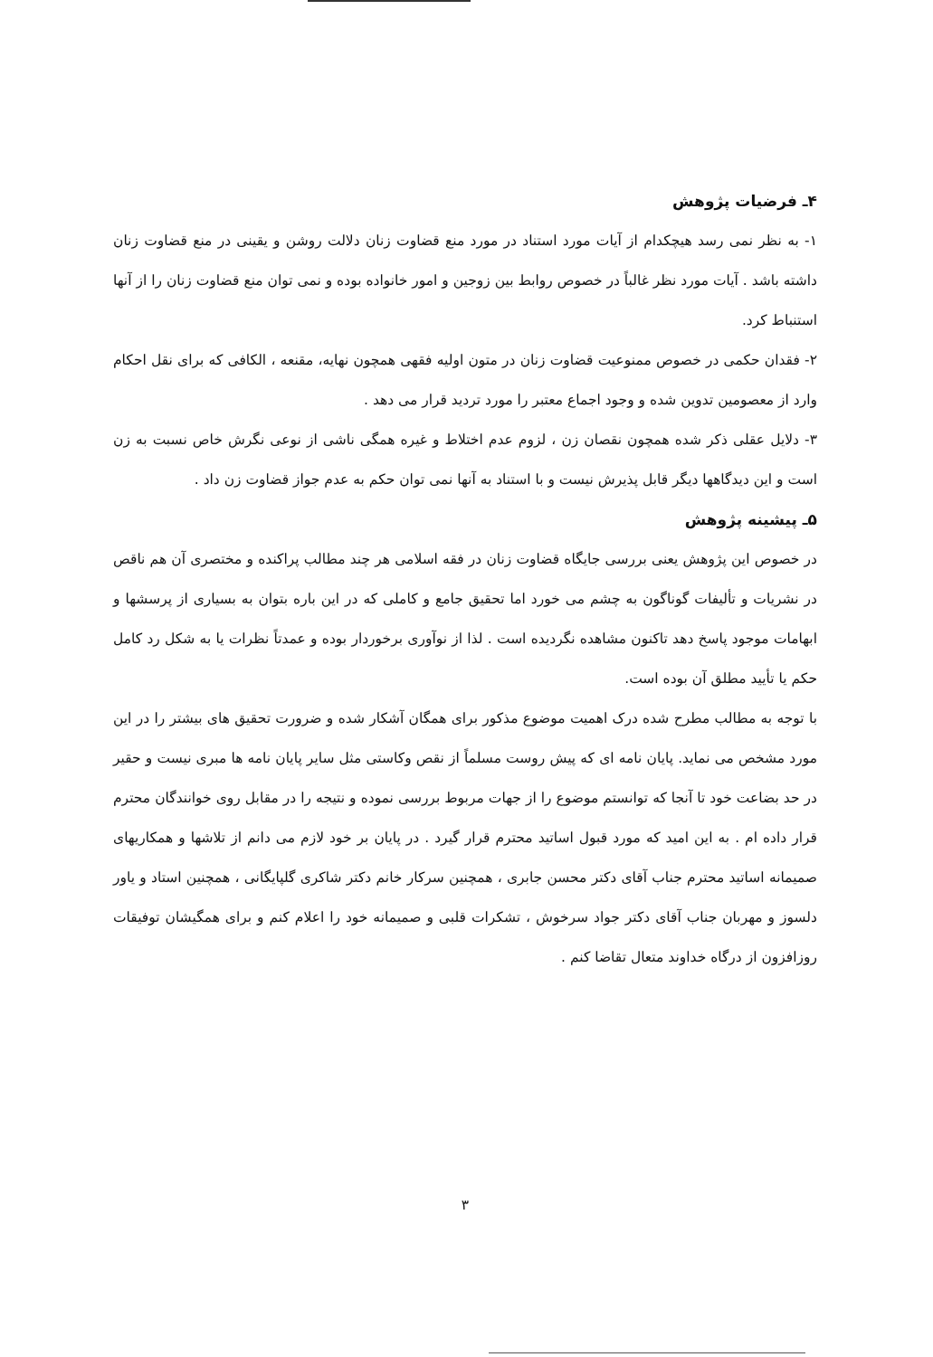۴ـ فرضیات پژوهش
۱- به نظر نمی رسد هیچکدام از آیات مورد استناد در مورد منع قضاوت زنان دلالت روشن و یقینی در منع قضاوت زنان داشته باشد . آیات مورد نظر غالباً در خصوص روابط بین زوجین و امور خانواده بوده و نمی توان منع قضاوت زنان را از آنها استنباط کرد.
۲- فقدان حکمی در خصوص ممنوعیت قضاوت زنان در متون اولیه فقهی همچون نهایه، مقنعه ، الکافی که برای نقل احکام وارد از معصومین تدوین شده و وجود اجماع معتبر را مورد تردید قرار می دهد .
۳- دلایل عقلی ذکر شده همچون نقصان زن ، لزوم عدم اختلاط و غیره همگی ناشی از نوعی نگرش خاص نسبت به زن است و این دیدگاهها دیگر قابل پذیرش نیست و با استناد به آنها نمی توان حکم به عدم جواز قضاوت زن داد .
۵ـ پیشینه پژوهش
در خصوص این پژوهش یعنی بررسی جایگاه قضاوت زنان در فقه اسلامی هر چند مطالب پراکنده و مختصری آن هم ناقص در نشریات و تألیفات گوناگون به چشم می خورد اما تحقیق جامع و کاملی که در این باره بتوان به بسیاری از پرسشها و ابهامات موجود پاسخ دهد تاکنون مشاهده نگردیده است . لذا از نوآوری برخوردار بوده و عمدتاً نظرات یا به شکل رد کامل حکم یا تأیید مطلق آن بوده است.
با توجه به مطالب مطرح شده درک اهمیت موضوع مذکور برای همگان آشکار شده و ضرورت تحقیق های بیشتر را در این مورد مشخص می نماید. پایان نامه ای که پیش روست مسلماً از نقص وکاستی مثل سایر پایان نامه ها مبری نیست و حقیر در حد بضاعت خود تا آنجا که توانستم موضوع را از جهات مربوط بررسی نموده و نتیجه را در مقابل روی خوانندگان محترم قرار داده ام . به این امید که مورد قبول اساتید محترم قرار گیرد . در پایان بر خود لازم می دانم از تلاشها و همکاریهای صمیمانه اساتید محترم جناب آقای دکتر محسن جابری ، همچنین سرکار خانم دکتر شاکری گلپایگانی ، همچنین استاد و یاور دلسوز و مهربان جناب آقای دکتر جواد سرخوش ، تشکرات قلبی و صمیمانه خود را اعلام کنم و برای همگیشان توفیقات روزافزون از درگاه خداوند متعال تقاضا کنم .
۳